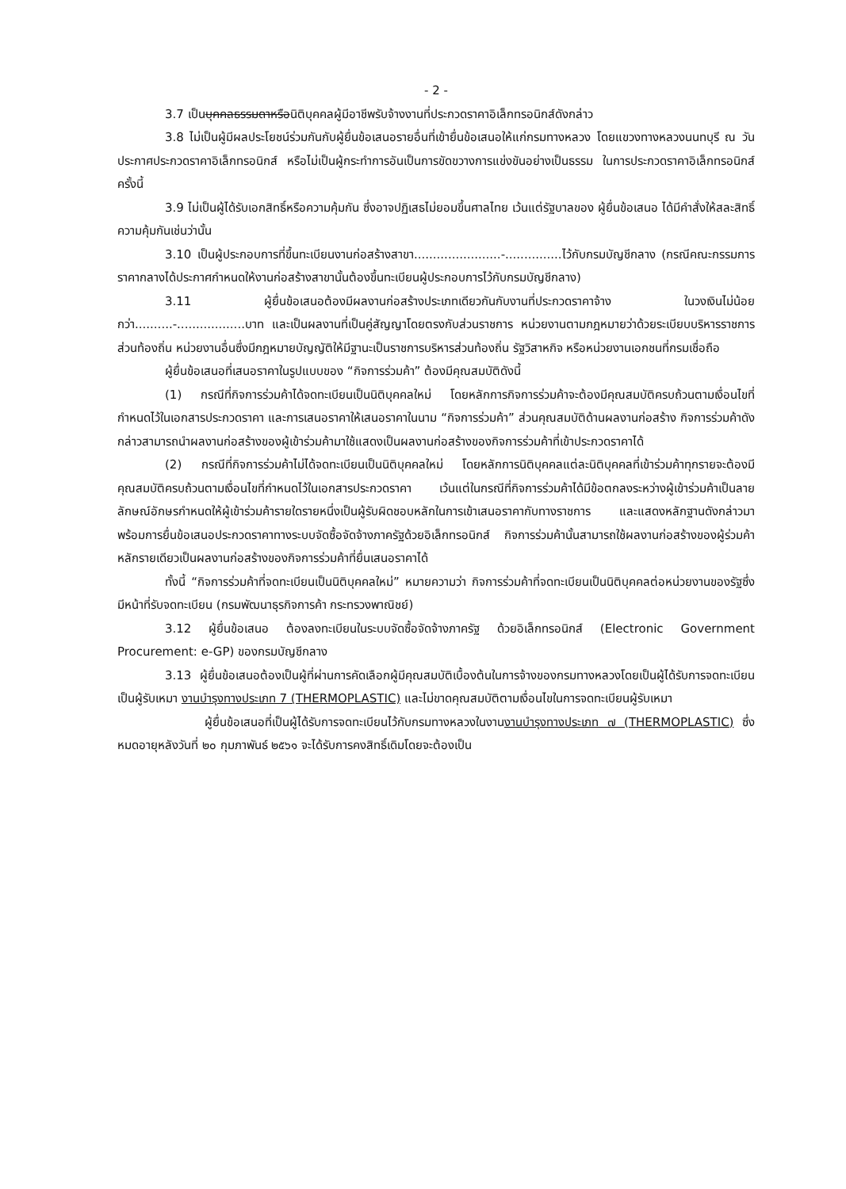- 2 -
3.7 เป็นบุคคลธรรมดาหรือนิติบุคคลผู้มีอาชีพรับจ้างงานที่ประกวดราคาอิเล็กทรอนิกส์ดังกล่าว
3.8 ไม่เป็นผู้มีผลประโยชน์ร่วมกันกับผู้ยื่นข้อเสนอรายอื่นที่เข้ายื่นข้อเสนอให้แก่กรมทางหลวง โดยแขวงทางหลวงนนทบุรี ณ วันประกาศประกวดราคาอิเล็กทรอนิกส์ หรือไม่เป็นผู้กระทำการอันเป็นการขัดขวางการแข่งขันอย่างเป็นธรรม ในการประกวดราคาอิเล็กทรอนิกส์ครั้งนี้
3.9 ไม่เป็นผู้ได้รับเอกสิทธิ์หรือความคุ้มกัน ซึ่งอาจปฏิเสธไม่ยอมขึ้นศาลไทย เว้นแต่รัฐบาลของ ผู้ยื่นข้อเสนอ ได้มีคำสั่งให้สละสิทธิ์ความคุ้มกันเช่นว่านั้น
3.10 เป็นผู้ประกอบการที่ขึ้นทะเบียนงานก่อสร้างสาขา.......................-...............ไว้กับกรมบัญชีกลาง (กรณีคณะกรรมการราคากลางได้ประกาศกำหนดให้งานก่อสร้างสาขานั้นต้องขึ้นทะเบียนผู้ประกอบการไว้กับกรมบัญชีกลาง)
3.11 ผู้ยื่นข้อเสนอต้องมีผลงานก่อสร้างประเภทเดียวกันกับงานที่ประกวดราคาจ้าง ในวงเงินไม่น้อยกว่า..........-..................บาท และเป็นผลงานที่เป็นคู่สัญญาโดยตรงกับส่วนราชการ หน่วยงานตามกฎหมายว่าด้วยระเบียบบริหารราชการส่วนท้องถิ่น หน่วยงานอื่นซึ่งมีกฎหมายบัญญัติให้มีฐานะเป็นราชการบริหารส่วนท้องถิ่น รัฐวิสาหกิจ หรือหน่วยงานเอกชนที่กรมเชื่อถือ
ผู้ยื่นข้อเสนอที่เสนอราคาในรูปแบบของ “กิจการร่วมค้า” ต้องมีคุณสมบัติดังนี้
(1) กรณีที่กิจการร่วมค้าได้จดทะเบียนเป็นนิติบุคคลใหม่ โดยหลักการกิจการร่วมค้าจะต้องมีคุณสมบัติครบถ้วนตามเงื่อนไขที่กำหนดไว้ในเอกสารประกวดราคา และการเสนอราคาให้เสนอราคาในนาม “กิจการร่วมค้า” ส่วนคุณสมบัติด้านผลงานก่อสร้าง กิจการร่วมค้าดังกล่าวสามารถนำผลงานก่อสร้างของผู้เข้าร่วมค้ามาใช้แสดงเป็นผลงานก่อสร้างของกิจการร่วมค้าที่เข้าประกวดราคาได้
(2) กรณีที่กิจการร่วมค้าไม่ได้จดทะเบียนเป็นนิติบุคคลใหม่ โดยหลักการนิติบุคคลแต่ละนิติบุคคลที่เข้าร่วมค้าทุกรายจะต้องมีคุณสมบัติครบถ้วนตามเงื่อนไขที่กำหนดไว้ในเอกสารประกวดราคา เว้นแต่ในกรณีที่กิจการร่วมค้าได้มีข้อตกลงระหว่างผู้เข้าร่วมค้าเป็นลายลักษณ์อักษรกำหนดให้ผู้เข้าร่วมค้ารายใดรายหนึ่งเป็นผู้รับผิดชอบหลักในการเข้าเสนอราคากับทางราชการ และแสดงหลักฐานดังกล่าวมาพร้อมการยื่นข้อเสนอประกวดราคาทางระบบจัดซื้อจัดจ้างภาครัฐด้วยอิเล็กทรอนิกส์ กิจการร่วมค้านั้นสามารถใช้ผลงานก่อสร้างของผู้ร่วมค้าหลักรายเดียวเป็นผลงานก่อสร้างของกิจการร่วมค้าที่ยื่นเสนอราคาได้
ทั้งนี้ “กิจการร่วมค้าที่จดทะเบียนเป็นนิติบุคคลใหม่” หมายความว่า กิจการร่วมค้าที่จดทะเบียนเป็นนิติบุคคลต่อหน่วยงานของรัฐซึ่งมีหน้าที่รับจดทะเบียน (กรมพัฒนาธุรกิจการค้า กระทรวงพาณิชย์)
3.12 ผู้ยื่นข้อเสนอ ต้องลงทะเบียนในระบบจัดซื้อจัดจ้างภาครัฐ ด้วยอิเล็กทรอนิกส์ (Electronic Government Procurement: e-GP) ของกรมบัญชีกลาง
3.13 ผู้ยื่นข้อเสนอต้องเป็นผู้ที่ผ่านการคัดเลือกผู้มีคุณสมบัติเบื้องต้นในการจ้างของกรมทางหลวงโดยเป็นผู้ได้รับการจดทะเบียนเป็นผู้รับเหมา งานบำรุงทางประเภท 7 (THERMOPLASTIC) และไม่ขาดคุณสมบัติตามเงื่อนไขในการจดทะเบียนผู้รับเหมา
ผู้ยื่นข้อเสนอที่เป็นผู้ได้รับการจดทะเบียนไว้กับกรมทางหลวงในงานงานบำรุงทางประเภท ๗ (THERMOPLASTIC) ซึ่งหมดอายุหลังวันที่ ๒๐ กุมภาพันธ์ ๒๕๖๑ จะได้รับการคงสิทธิ์เดิมโดยจะต้องเป็น